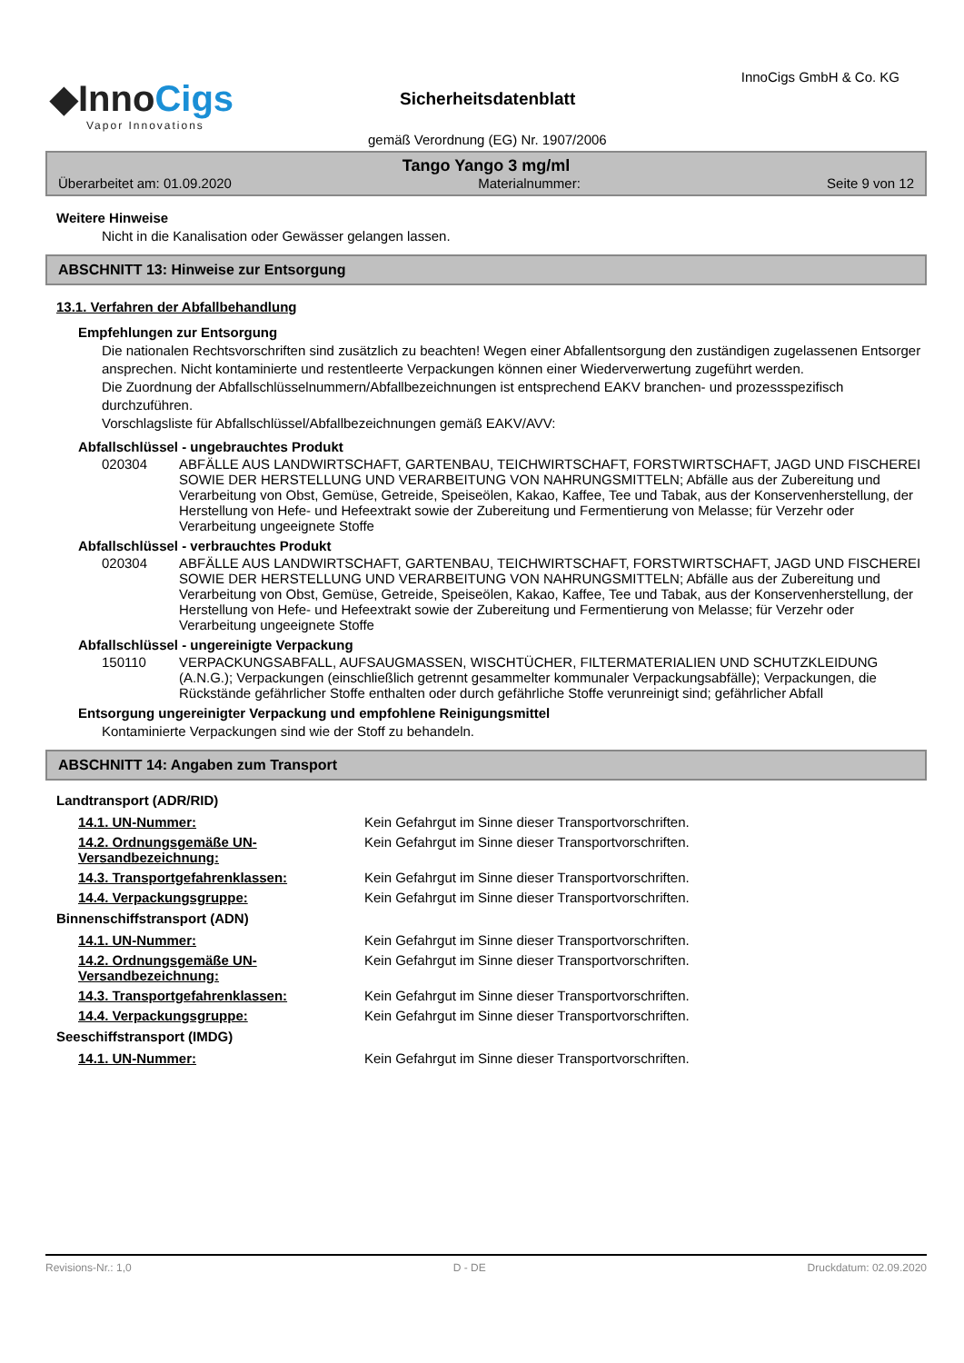◆InnoCigs
Vapor Innovations
InnoCigs GmbH & Co. KG
Sicherheitsdatenblatt
gemäß Verordnung (EG) Nr. 1907/2006
Tango Yango 3 mg/ml
Überarbeitet am: 01.09.2020 Materialnummer: Seite 9 von 12
Weitere Hinweise
Nicht in die Kanalisation oder Gewässer gelangen lassen.
ABSCHNITT 13: Hinweise zur Entsorgung
13.1. Verfahren der Abfallbehandlung
Empfehlungen zur Entsorgung
Die nationalen Rechtsvorschriften sind zusätzlich zu beachten! Wegen einer Abfallentsorgung den zuständigen zugelassenen Entsorger ansprechen. Nicht kontaminierte und restentleerte Verpackungen können einer Wiederverwertung zugeführt werden.
Die Zuordnung der Abfallschlüsselnummern/Abfallbezeichnungen ist entsprechend EAKV branchen- und prozessspezifisch durchzuführen.
Vorschlagsliste für Abfallschlüssel/Abfallbezeichnungen gemäß EAKV/AVV:
Abfallschlüssel - ungebrauchtes Produkt
020304 ABFÄLLE AUS LANDWIRTSCHAFT, GARTENBAU, TEICHWIRTSCHAFT, FORSTWIRTSCHAFT, JAGD UND FISCHEREI SOWIE DER HERSTELLUNG UND VERARBEITUNG VON NAHRUNGSMITTELN; Abfälle aus der Zubereitung und Verarbeitung von Obst, Gemüse, Getreide, Speiseölen, Kakao, Kaffee, Tee und Tabak, aus der Konservenherstellung, der Herstellung von Hefe- und Hefeextrakt sowie der Zubereitung und Fermentierung von Melasse; für Verzehr oder Verarbeitung ungeeignete Stoffe
Abfallschlüssel - verbrauchtes Produkt
020304 ABFÄLLE AUS LANDWIRTSCHAFT, GARTENBAU, TEICHWIRTSCHAFT, FORSTWIRTSCHAFT, JAGD UND FISCHEREI SOWIE DER HERSTELLUNG UND VERARBEITUNG VON NAHRUNGSMITTELN; Abfälle aus der Zubereitung und Verarbeitung von Obst, Gemüse, Getreide, Speiseölen, Kakao, Kaffee, Tee und Tabak, aus der Konservenherstellung, der Herstellung von Hefe- und Hefeextrakt sowie der Zubereitung und Fermentierung von Melasse; für Verzehr oder Verarbeitung ungeeignete Stoffe
Abfallschlüssel - ungereinigte Verpackung
150110 VERPACKUNGSABFALL, AUFSAUGMASSEN, WISCHTÜCHER, FILTERMATERIALIEN UND SCHUTZKLEIDUNG (A.N.G.); Verpackungen (einschließlich getrennt gesammelter kommunaler Verpackungsabfälle); Verpackungen, die Rückstände gefährlicher Stoffe enthalten oder durch gefährliche Stoffe verunreinigt sind; gefährlicher Abfall
Entsorgung ungereinigter Verpackung und empfohlene Reinigungsmittel
Kontaminierte Verpackungen sind wie der Stoff zu behandeln.
ABSCHNITT 14: Angaben zum Transport
Landtransport (ADR/RID)
14.1. UN-Nummer: Kein Gefahrgut im Sinne dieser Transportvorschriften.
14.2. Ordnungsgemäße UN-Versandbezeichnung:
Kein Gefahrgut im Sinne dieser Transportvorschriften.
14.3. Transportgefahrenklassen: Kein Gefahrgut im Sinne dieser Transportvorschriften.
14.4. Verpackungsgruppe: Kein Gefahrgut im Sinne dieser Transportvorschriften.
Binnenschiffstransport (ADN)
14.1. UN-Nummer: Kein Gefahrgut im Sinne dieser Transportvorschriften.
14.2. Ordnungsgemäße UN-Versandbezeichnung:
Kein Gefahrgut im Sinne dieser Transportvorschriften.
14.3. Transportgefahrenklassen: Kein Gefahrgut im Sinne dieser Transportvorschriften.
14.4. Verpackungsgruppe: Kein Gefahrgut im Sinne dieser Transportvorschriften.
Seeschiffstransport (IMDG)
14.1. UN-Nummer: Kein Gefahrgut im Sinne dieser Transportvorschriften.
Revisions-Nr.: 1,0 D - DE Druckdatum: 02.09.2020